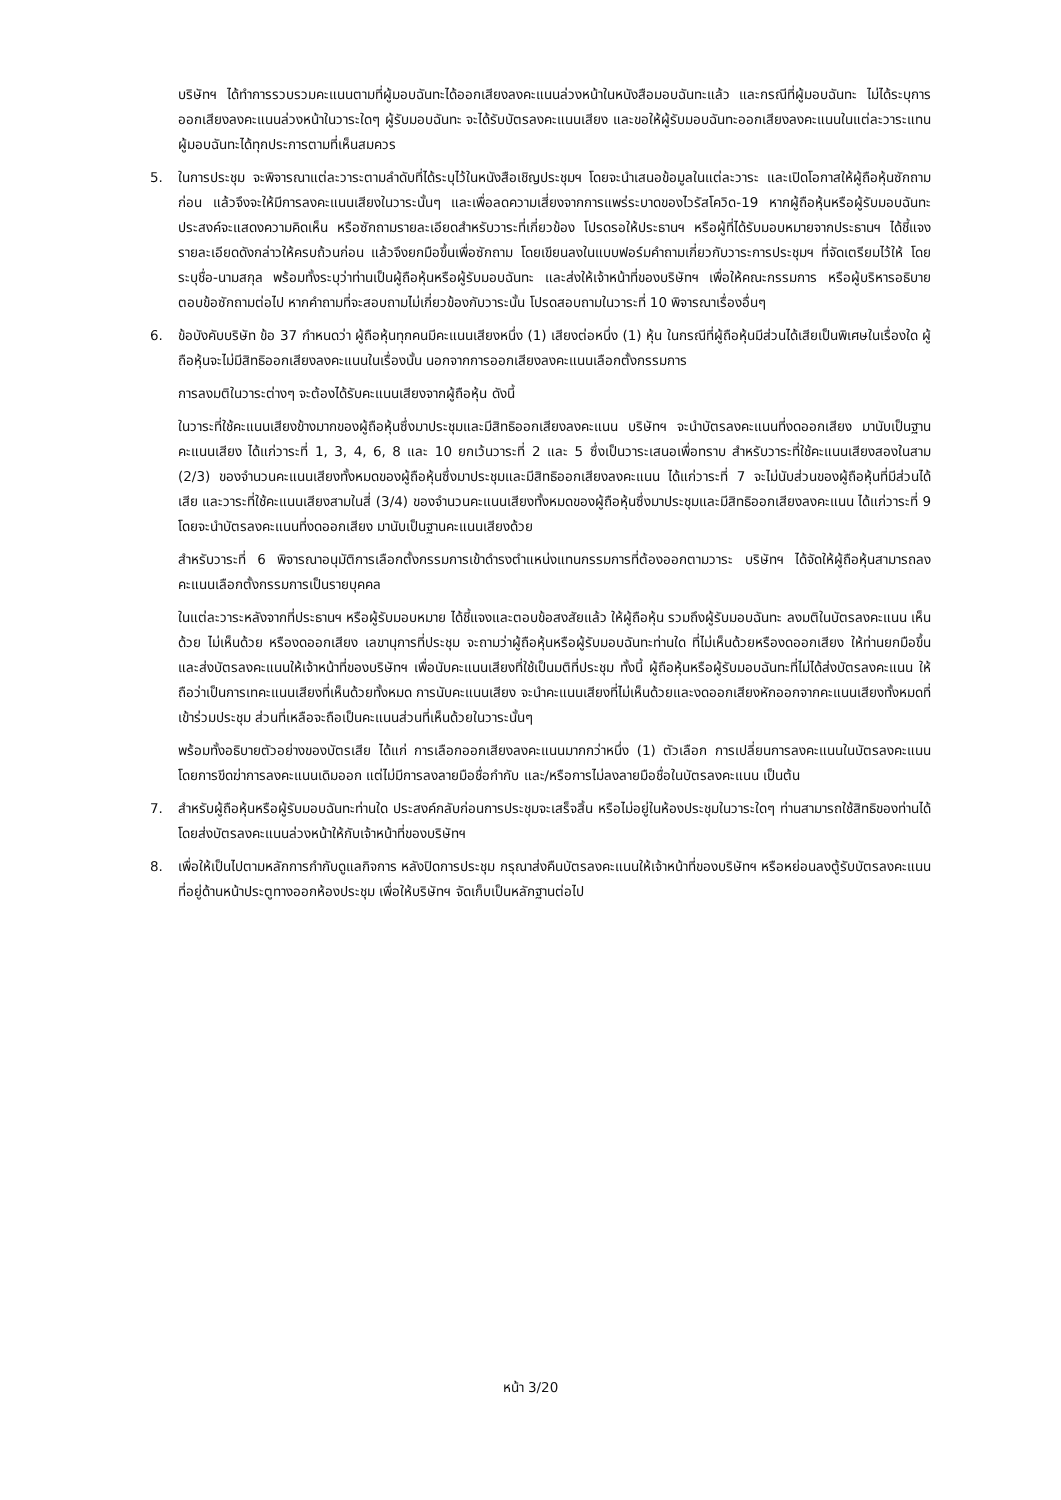บริษัทฯ ได้ทำการรวบรวมคะแนนตามที่ผู้มอบฉันทะได้ออกเสียงลงคะแนนล่วงหน้าในหนังสือมอบฉันทะแล้ว และกรณีที่ผู้มอบฉันทะ ไม่ได้ระบุการออกเสียงลงคะแนนล่วงหน้าในวาระใดๆ ผู้รับมอบฉันทะ จะได้รับบัตรลงคะแนนเสียง และขอให้ผู้รับมอบฉันทะออกเสียงลงคะแนนในแต่ละวาระแทนผู้มอบฉันทะได้ทุกประการตามที่เห็นสมควร
5. ในการประชุม จะพิจารณาแต่ละวาระตามลำดับที่ได้ระบุไว้ในหนังสือเชิญประชุมฯ โดยจะนำเสนอข้อมูลในแต่ละวาระ และเปิดโอกาสให้ผู้ถือหุ้นซักถามก่อน แล้วจึงจะให้มีการลงคะแนนเสียงในวาระนั้นๆ และเพื่อลดความเสี่ยงจากการแพร่ระบาดของไวรัสโควิด-19 หากผู้ถือหุ้นหรือผู้รับมอบฉันทะประสงค์จะแสดงความคิดเห็น หรือซักถามรายละเอียดสำหรับวาระที่เกี่ยวข้อง โปรดรอให้ประธานฯ หรือผู้ที่ได้รับมอบหมายจากประธานฯ ได้ชี้แจงรายละเอียดดังกล่าวให้ครบถ้วนก่อน แล้วจึงยกมือขึ้นเพื่อซักถาม โดยเขียนลงในแบบฟอร์มคำถามเกี่ยวกับวาระการประชุมฯ ที่จัดเตรียมไว้ให้ โดยระบุชื่อ-นามสกุล พร้อมทั้งระบุว่าท่านเป็นผู้ถือหุ้นหรือผู้รับมอบฉันทะ และส่งให้เจ้าหน้าที่ของบริษัทฯ เพื่อให้คณะกรรมการ หรือผู้บริหารอธิบายตอบข้อซักถามต่อไป หากคำถามที่จะสอบถามไม่เกี่ยวข้องกับวาระนั้น โปรดสอบถามในวาระที่ 10 พิจารณาเรื่องอื่นๆ
6. ข้อบังคับบริษัท ข้อ 37 กำหนดว่า ผู้ถือหุ้นทุกคนมีคะแนนเสียงหนึ่ง (1) เสียงต่อหนึ่ง (1) หุ้น ในกรณีที่ผู้ถือหุ้นมีส่วนได้เสียเป็นพิเศษในเรื่องใด ผู้ถือหุ้นจะไม่มีสิทธิออกเสียงลงคะแนนในเรื่องนั้น นอกจากการออกเสียงลงคะแนนเลือกตั้งกรรมการ
การลงมติในวาระต่างๆ จะต้องได้รับคะแนนเสียงจากผู้ถือหุ้น ดังนี้
ในวาระที่ใช้คะแนนเสียงข้างมากของผู้ถือหุ้นซึ่งมาประชุมและมีสิทธิออกเสียงลงคะแนน บริษัทฯ จะนำบัตรลงคะแนนที่งดออกเสียง มานับเป็นฐานคะแนนเสียง ได้แก่วาระที่ 1, 3, 4, 6, 8 และ 10 ยกเว้นวาระที่ 2 และ 5 ซึ่งเป็นวาระเสนอเพื่อทราบ สำหรับวาระที่ใช้คะแนนเสียงสองในสาม (2/3) ของจำนวนคะแนนเสียงทั้งหมดของผู้ถือหุ้นซึ่งมาประชุมและมีสิทธิออกเสียงลงคะแนน ได้แก่วาระที่ 7 จะไม่นับส่วนของผู้ถือหุ้นที่มีส่วนได้เสีย และวาระที่ใช้คะแนนเสียงสามในสี่ (3/4) ของจำนวนคะแนนเสียงทั้งหมดของผู้ถือหุ้นซึ่งมาประชุมและมีสิทธิออกเสียงลงคะแนน ได้แก่วาระที่ 9 โดยจะนำบัตรลงคะแนนที่งดออกเสียง มานับเป็นฐานคะแนนเสียงด้วย
สำหรับวาระที่ 6 พิจารณาอนุมัติการเลือกตั้งกรรมการเข้าดำรงตำแหน่งแทนกรรมการที่ต้องออกตามวาระ บริษัทฯ ได้จัดให้ผู้ถือหุ้นสามารถลงคะแนนเลือกตั้งกรรมการเป็นรายบุคคล
ในแต่ละวาระหลังจากที่ประธานฯ หรือผู้รับมอบหมาย ได้ชี้แจงและตอบข้อสงสัยแล้ว ให้ผู้ถือหุ้น รวมถึงผู้รับมอบฉันทะ ลงมติในบัตรลงคะแนน เห็นด้วย ไม่เห็นด้วย หรืองดออกเสียง เลขานุการที่ประชุม จะถามว่าผู้ถือหุ้นหรือผู้รับมอบฉันทะท่านใด ที่ไม่เห็นด้วยหรืองดออกเสียง ให้ท่านยกมือขึ้น และส่งบัตรลงคะแนนให้เจ้าหน้าที่ของบริษัทฯ เพื่อนับคะแนนเสียงที่ใช้เป็นมติที่ประชุม ทั้งนี้ ผู้ถือหุ้นหรือผู้รับมอบฉันทะที่ไม่ได้ส่งบัตรลงคะแนน ให้ถือว่าเป็นการเทคะแนนเสียงที่เห็นด้วยทั้งหมด การนับคะแนนเสียง จะนำคะแนนเสียงที่ไม่เห็นด้วยและงดออกเสียงหักออกจากคะแนนเสียงทั้งหมดที่เข้าร่วมประชุม ส่วนที่เหลือจะถือเป็นคะแนนส่วนที่เห็นด้วยในวาระนั้นๆ
พร้อมทั้งอธิบายตัวอย่างของบัตรเสีย ได้แก่ การเลือกออกเสียงลงคะแนนมากกว่าหนึ่ง (1) ตัวเลือก การเปลี่ยนการลงคะแนนในบัตรลงคะแนน โดยการขีดฆ่าการลงคะแนนเดิมออก แต่ไม่มีการลงลายมือชื่อกำกับ และ/หรือการไม่ลงลายมือชื่อในบัตรลงคะแนน เป็นต้น
7. สำหรับผู้ถือหุ้นหรือผู้รับมอบฉันทะท่านใด ประสงค์กลับก่อนการประชุมจะเสร็จสิ้น หรือไม่อยู่ในห้องประชุมในวาระใดๆ ท่านสามารถใช้สิทธิของท่านได้ โดยส่งบัตรลงคะแนนล่วงหน้าให้กับเจ้าหน้าที่ของบริษัทฯ
8. เพื่อให้เป็นไปตามหลักการกำกับดูแลกิจการ หลังปิดการประชุม กรุณาส่งคืนบัตรลงคะแนนให้เจ้าหน้าที่ของบริษัทฯ หรือหย่อนลงตู้รับบัตรลงคะแนน ที่อยู่ด้านหน้าประตูทางออกห้องประชุม เพื่อให้บริษัทฯ จัดเก็บเป็นหลักฐานต่อไป
หน้า 3/20